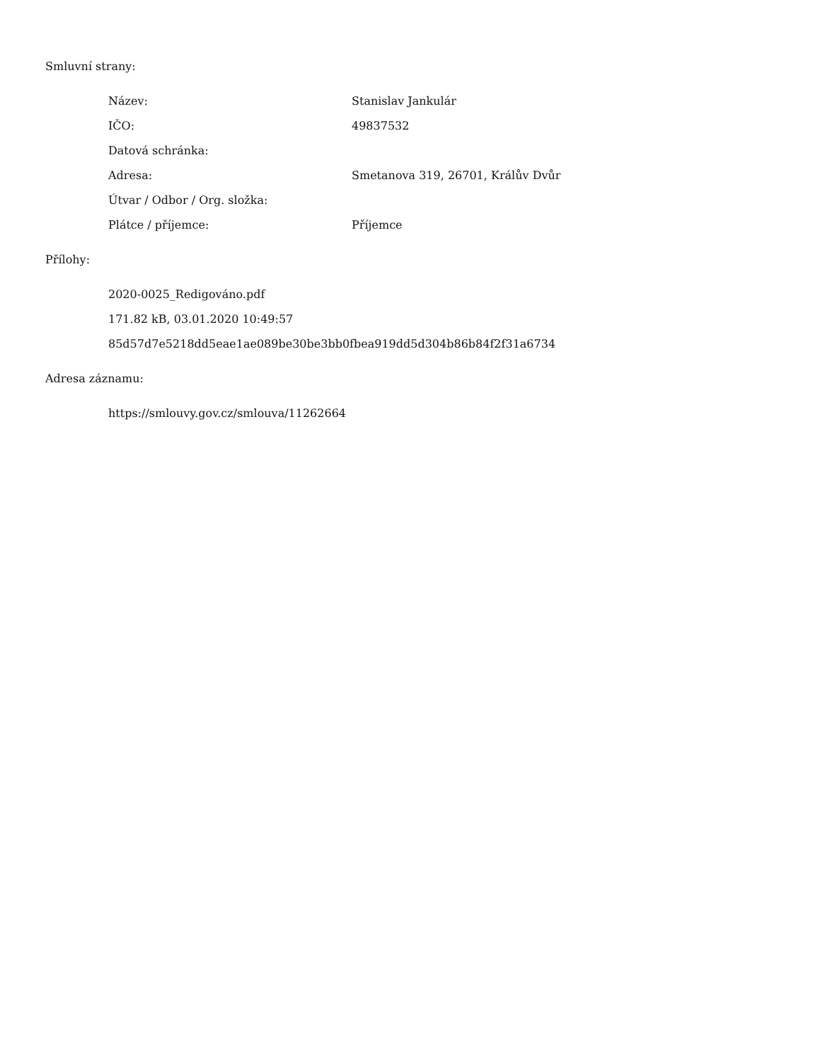Smluvní strany:
| Název: | Stanislav Jankulár |
| IČO: | 49837532 |
| Datová schránka: | |
| Adresa: | Smetanova 319, 26701, Králův Dvůr |
| Útvar / Odbor / Org. složka: | |
| Plátce / příjemce: | Příjemce |
Přílohy:
2020-0025_Redigováno.pdf
171.82 kB, 03.01.2020 10:49:57
85d57d7e5218dd5eae1ae089be30be3bb0fbea919dd5d304b86b84f2f31a6734
Adresa záznamu:
https://smlouvy.gov.cz/smlouva/11262664